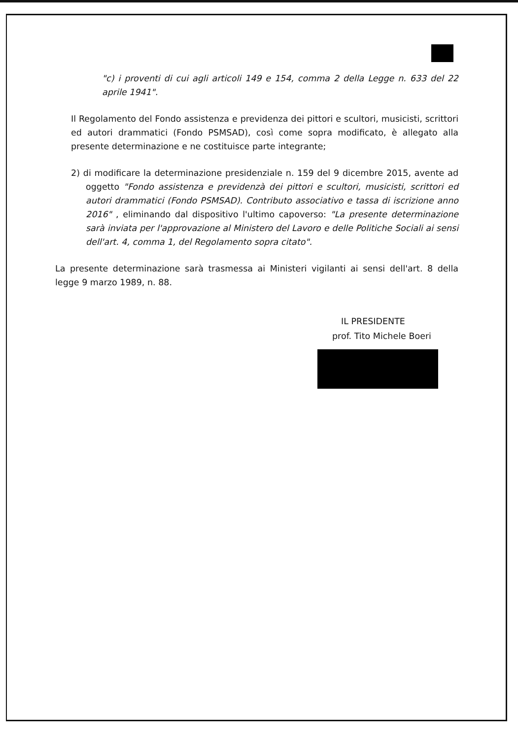"c) i proventi di cui agli articoli 149 e 154, comma 2 della Legge n. 633 del 22 aprile 1941".
Il Regolamento del Fondo assistenza e previdenza dei pittori e scultori, musicisti, scrittori ed autori drammatici (Fondo PSMSAD), così come sopra modificato, è allegato alla presente determinazione e ne costituisce parte integrante;
2) di modificare la determinazione presidenziale n. 159 del 9 dicembre 2015, avente ad oggetto "Fondo assistenza e previdenzà dei pittori e scultori, musicisti, scrittori ed autori drammatici (Fondo PSMSAD). Contributo associativo e tassa di iscrizione anno 2016" , eliminando dal dispositivo l'ultimo capoverso: "La presente determinazione sarà inviata per l'approvazione al Ministero del Lavoro e delle Politiche Sociali ai sensi dell'art. 4, comma 1, del Regolamento sopra citato".
La presente determinazione sarà trasmessa ai Ministeri vigilanti ai sensi dell'art. 8 della legge 9 marzo 1989, n. 88.
IL PRESIDENTE
prof. Tito Michele Boeri